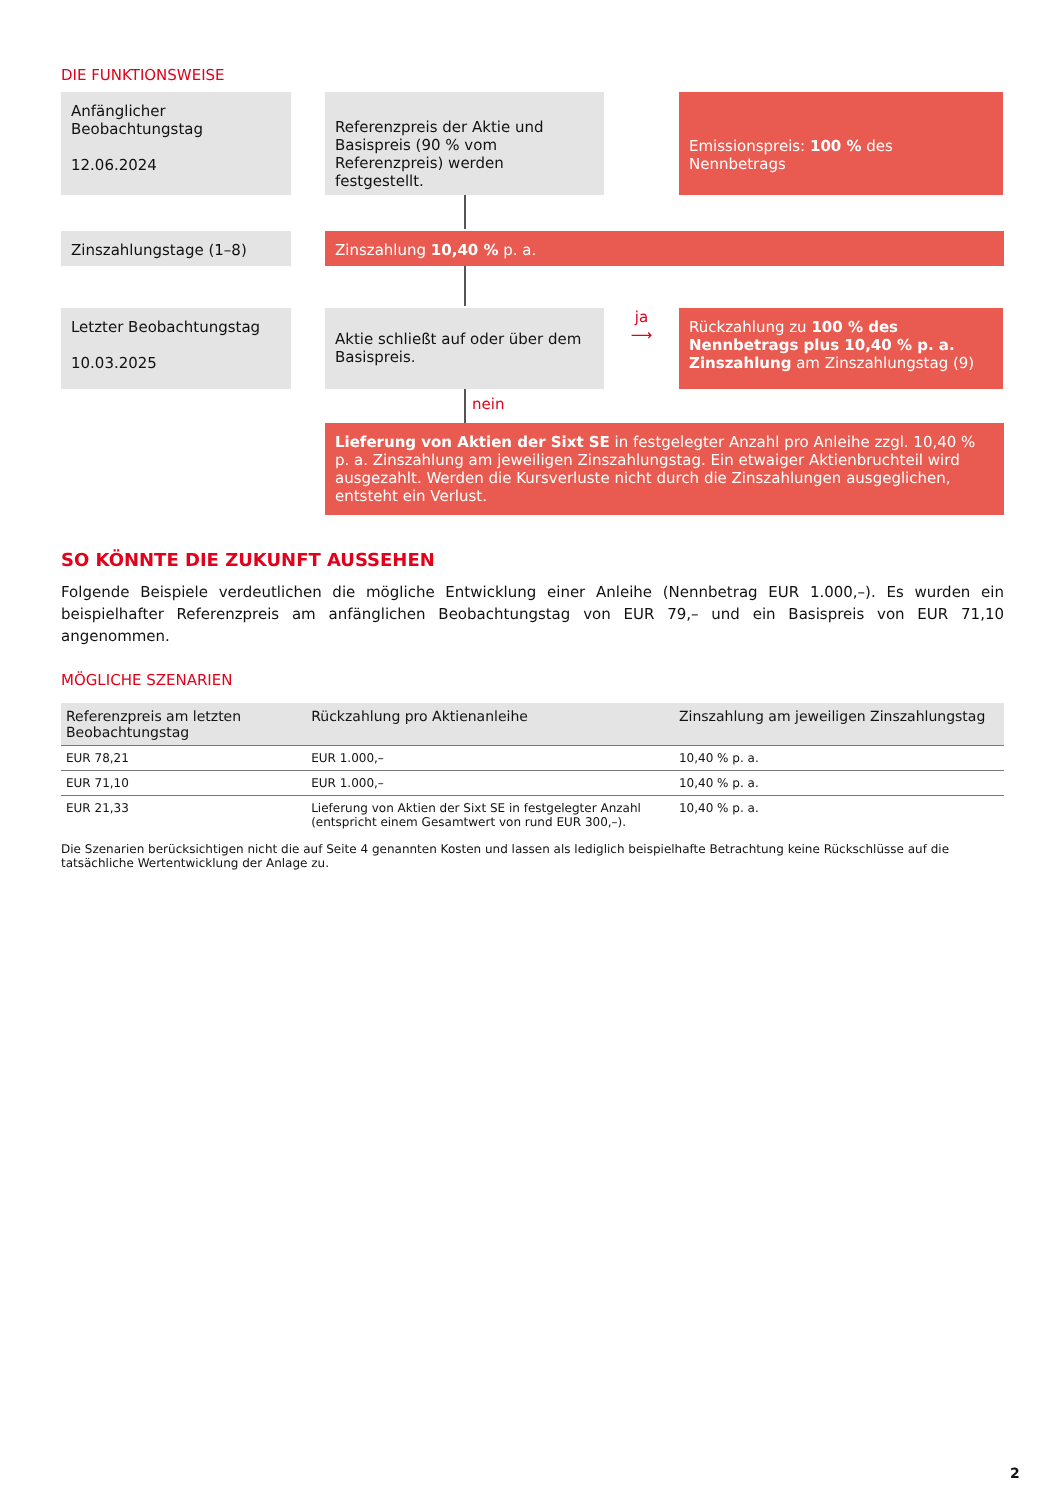DIE FUNKTIONSWEISE
Anfänglicher Beobachtungstag
12.06.2024
Referenzpreis der Aktie und Basispreis (90 % vom Referenzpreis) werden festgestellt.
Emissionspreis: 100 % des Nennbetrags
Zinszahlungstage (1–8) Zinszahlung 10,40 % p. a.
Letzter Beobachtungstag
10.03.2025
Aktie schließt auf oder über dem Basispreis.
ja
⟶
Rückzahlung zu 100 % des Nennbetrags plus 10,40 % p. a. Zinszahlung am Zinszahlungstag (9)
nein
Lieferung von Aktien der Sixt SE in festgelegter Anzahl pro Anleihe zzgl. 10,40 % p. a. Zinszahlung am jeweiligen Zinszahlungstag. Ein etwaiger Aktienbruchteil wird ausgezahlt. Werden die Kursverluste nicht durch die Zinszahlungen ausgeglichen, entsteht ein Verlust.
SO KÖNNTE DIE ZUKUNFT AUSSEHEN
Folgende Beispiele verdeutlichen die mögliche Entwicklung einer Anleihe (Nennbetrag EUR 1.000,–). Es wurden ein beispielhafter Referenzpreis am anfänglichen Beobachtungstag von EUR 79,– und ein Basispreis von EUR 71,10 angenommen.
MÖGLICHE SZENARIEN
| Referenzpreis am letzten Beobachtungstag | Rückzahlung pro Aktienanleihe | Zinszahlung am jeweiligen Zinszahlungstag |
| --- | --- | --- |
| EUR 78,21 | EUR 1.000,– | 10,40 % p. a. |
| EUR 71,10 | EUR 1.000,– | 10,40 % p. a. |
| EUR 21,33 | Lieferung von Aktien der Sixt SE in festgelegter Anzahl (entspricht einem Gesamtwert von rund EUR 300,–). | 10,40 % p. a. |
Die Szenarien berücksichtigen nicht die auf Seite 4 genannten Kosten und lassen als lediglich beispielhafte Betrachtung keine Rückschlüsse auf die tatsächliche Wertentwicklung der Anlage zu.
2